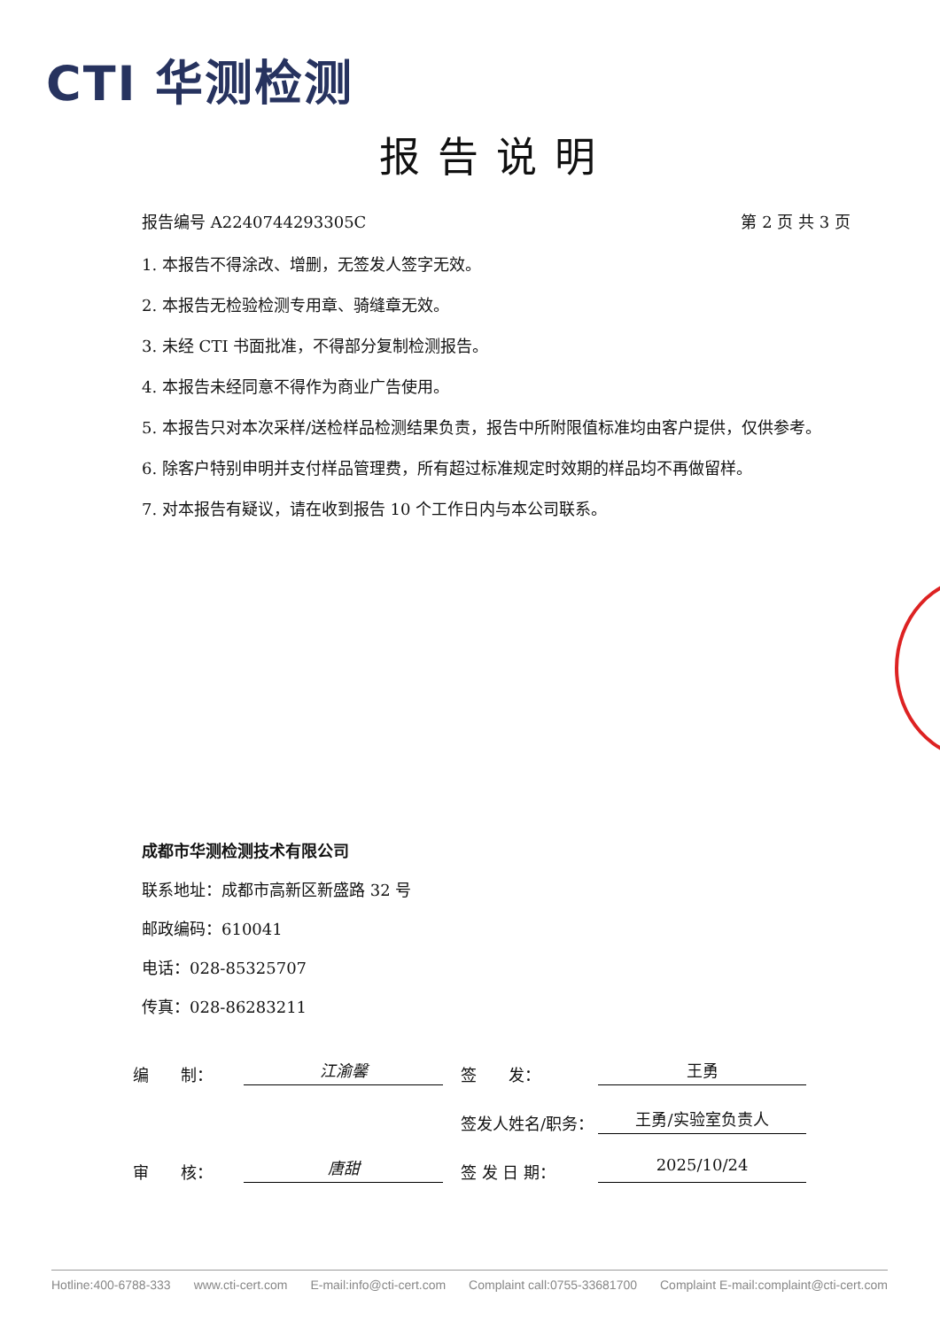CTI 华测检测
报告说明
报告编号 A2240744293305C 第 2 页 共 3 页
1. 本报告不得涂改、增删，无签发人签字无效。
2. 本报告无检验检测专用章、骑缝章无效。
3. 未经 CTI 书面批准，不得部分复制检测报告。
4. 本报告未经同意不得作为商业广告使用。
5. 本报告只对本次采样/送检样品检测结果负责，报告中所附限值标准均由客户提供，仅供参考。
6. 除客户特别申明并支付样品管理费，所有超过标准规定时效期的样品均不再做留样。
7. 对本报告有疑议，请在收到报告 10 个工作日内与本公司联系。
成都市华测检测技术有限公司
联系地址：成都市高新区新盛路 32 号
邮政编码：610041
电话：028-85325707
传真：028-86283211
编　　制： 江渝馨 签　　发： 王勇
签发人姓名/职务： 王勇/实验室负责人
审　　核： 唐甜 签 发 日 期： 2025/10/24
Hotline:400-6788-333 www.cti-cert.com E-mail:info@cti-cert.com Complaint call:0755-33681700 Complaint E-mail:complaint@cti-cert.com